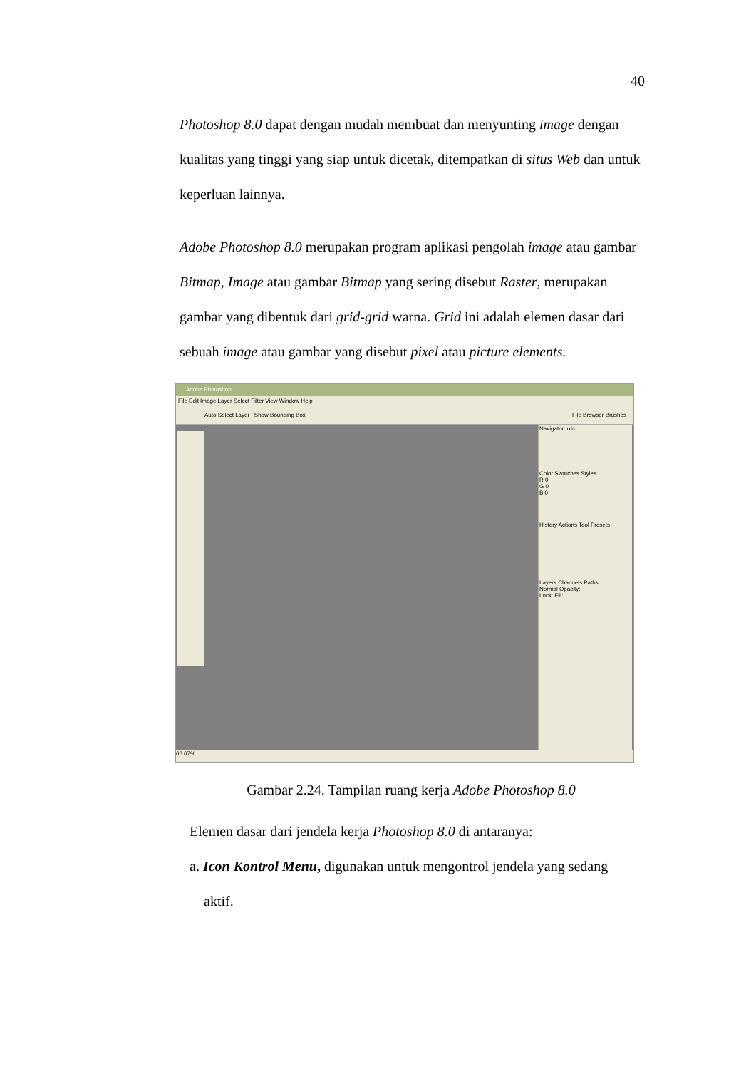40
Photoshop 8.0 dapat dengan mudah membuat dan menyunting image dengan kualitas yang tinggi yang siap untuk dicetak, ditempatkan di situs Web dan untuk keperluan lainnya.
Adobe Photoshop 8.0 merupakan program aplikasi pengolah image atau gambar Bitmap, Image atau gambar Bitmap yang sering disebut Raster, merupakan gambar yang dibentuk dari grid-grid warna. Grid ini adalah elemen dasar dari sebuah image atau gambar yang disebut pixel atau picture elements.
Adobe Photoshop
File Edit Image Layer Select Filter View Window Help
Auto Select Layer Show Bounding Box File Browser Brushes
Navigator Info
Color Swatches Styles
R 0
G 0
B 0
History Actions Tool Presets
Layers Channels Paths
Normal Opacity:
Lock: Fill:
66.67%
Gambar 2.24. Tampilan ruang kerja Adobe Photoshop 8.0
Elemen dasar dari jendela kerja Photoshop 8.0 di antaranya:
a. Icon Kontrol Menu, digunakan untuk mengontrol jendela yang sedang
aktif.